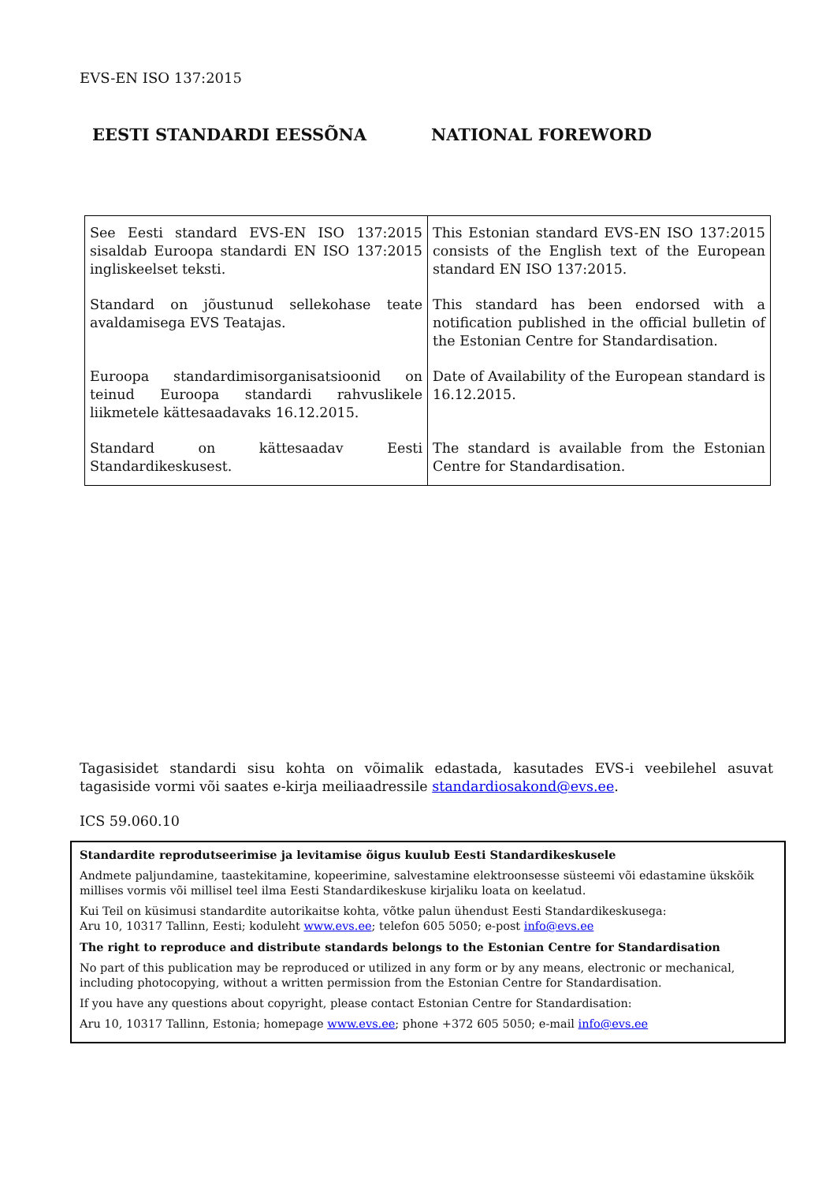EVS-EN ISO 137:2015
EESTI STANDARDI EESSÕNA NATIONAL FOREWORD
| See Eesti standard EVS-EN ISO 137:2015 sisaldab Euroopa standardi EN ISO 137:2015 ingliskeelset teksti. | This Estonian standard EVS-EN ISO 137:2015 consists of the English text of the European standard EN ISO 137:2015. |
| Standard on jõustunud sellekohase teate avaldamisega EVS Teatajas. | This standard has been endorsed with a notification published in the official bulletin of the Estonian Centre for Standardisation. |
| Euroopa standardimisorganisatsioonid on teinud Euroopa standardi rahvuslikele liikmetele kättesaadavaks 16.12.2015. | Date of Availability of the European standard is 16.12.2015. |
| Standard on kättesaadav Eesti Standardikeskusest. | The standard is available from the Estonian Centre for Standardisation. |
Tagasisidet standardi sisu kohta on võimalik edastada, kasutades EVS-i veebilehel asuvat tagasiside vormi või saates e-kirja meiliaadressile standardiosakond@evs.ee.
ICS 59.060.10
Standardite reprodutseerimise ja levitamise õigus kuulub Eesti Standardikeskusele
Andmete paljundamine, taastekitamine, kopeerimine, salvestamine elektroonsesse süsteemi või edastamine ükskõik millises vormis või millisel teel ilma Eesti Standardikeskuse kirjaliku loata on keelatud.
Kui Teil on küsimusi standardite autorikaitse kohta, võtke palun ühendust Eesti Standardikeskusega:
Aru 10, 10317 Tallinn, Eesti; koduleht www.evs.ee; telefon 605 5050; e-post info@evs.ee
The right to reproduce and distribute standards belongs to the Estonian Centre for Standardisation
No part of this publication may be reproduced or utilized in any form or by any means, electronic or mechanical, including photocopying, without a written permission from the Estonian Centre for Standardisation.
If you have any questions about copyright, please contact Estonian Centre for Standardisation:
Aru 10, 10317 Tallinn, Estonia; homepage www.evs.ee; phone +372 605 5050; e-mail info@evs.ee